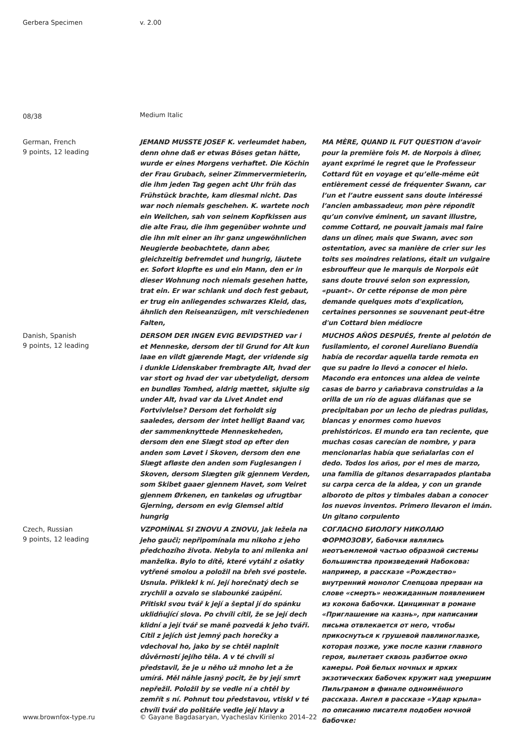Gerbera Specimen v. 2.00
08/38
Medium Italic
German, French
9 points, 12 leading
JEMAND MUSSTE JOSEF K. verleumdet haben, denn ohne daß er etwas Böses getan hätte, wurde er eines Morgens verhaftet. Die Köchin der Frau Grubach, seiner Zimmervermieterin, die ihm jeden Tag gegen acht Uhr früh das Frühstück brachte, kam diesmal nicht. Das war noch niemals geschehen. K. wartete noch ein Weilchen, sah von seinem Kopfkissen aus die alte Frau, die ihm gegenüber wohnte und die ihn mit einer an ihr ganz ungewöhnlichen Neugierde beobachtete, dann aber, gleichzeitig befremdet und hungrig, läutete er. Sofort klopfte es und ein Mann, den er in dieser Wohnung noch niemals gesehen hatte, trat ein. Er war schlank und doch fest gebaut, er trug ein anliegendes schwarzes Kleid, das, ähnlich den Reiseanzügen, mit verschiedenen Falten,
MA MÈRE, QUAND IL FUT QUESTION d’avoir pour la première fois M. de Norpois à dîner, ayant exprimé le regret que le Professeur Cottard fût en voyage et qu’elle-même eût entièrement cessé de fréquenter Swann, car l’un et l’autre eussent sans doute intéressé l’ancien ambassadeur, mon père répondit qu’un convive éminent, un savant illustre, comme Cottard, ne pouvait jamais mal faire dans un dîner, mais que Swann, avec son ostentation, avec sa manière de crier sur les toits ses moindres relations, était un vulgaire esbrouffeur que le marquis de Norpois eût sans doute trouvé selon son expression, «puant». Or cette réponse de mon père demande quelques mots d'explication, certaines personnes se souvenant peut-être d'un Cottard bien médiocre
Danish, Spanish
9 points, 12 leading
DERSOM DER INGEN EVIG BEVIDSTHED var i et Menneske, dersom der til Grund for Alt kun laae en vildt gjærende Magt, der vridende sig i dunkle Lidenskaber frembragte Alt, hvad der var stort og hvad der var ubetydeligt, dersom en bundløs Tomhed, aldrig mættet, skjulte sig under Alt, hvad var da Livet Andet end Fortvivlelse? Dersom det forholdt sig saaledes, dersom der intet helligt Baand var, der sammenknyttede Menneskeheden, dersom den ene Slægt stod op efter den anden som Løvet i Skoven, dersom den ene Slægt afløste den anden som Fuglesangen i Skoven, dersom Slægten gik gjennem Verden, som Skibet gaaer gjennem Havet, som Veiret gjennem Ørkenen, en tankeløs og ufrugtbar Gjerning, dersom en evig Glemsel altid hungrig
MUCHOS AÑOS DESPUÉS, frente al pelotón de fusilamiento, el coronel Aureliano Buendía había de recordar aquella tarde remota en que su padre lo llevó a conocer el hielo. Macondo era entonces una aldea de veinte casas de barro y cañabrava construidas a la orilla de un río de aguas diáfanas que se precipitaban por un lecho de piedras pulidas, blancas y enormes como huevos prehistóricos. El mundo era tan reciente, que muchas cosas carecían de nombre, y para mencionarlas había que señalarlas con el dedo. Todos los años, por el mes de marzo, una familia de gitanos desarrapados plantaba su carpa cerca de la aldea, y con un grande alboroto de pitos y timbales daban a conocer los nuevos inventos. Primero llevaron el imán. Un gitano corpulento
Czech, Russian
9 points, 12 leading
VZPOMÍNAL SI ZNOVU A ZNOVU, jak ležela na jeho gauči; nepřipomínala mu nikoho z jeho předchozího života. Nebyla to ani milenka ani manželka. Bylo to dítě, které vytáhl z ošatky vytřené smolou a položil na břeh své postele. Usnula. Přiklekl k ní. Její horečnatý dech se zrychlil a ozvalo se slabounké zaúpění. Přitiskl svou tvář k její a šeptal jí do spánku uklidňující slova. Po chvíli cítil, že se její dech klidní a její tvář se maně pozvedá k jeho tváři. Cítil z jejích úst jemný pach horečky a vdechoval ho, jako by se chtěl naplnit důvěrností jejího těla. A v té chvíli si představil, že je u něho už mnoho let a že umírá. Měl náhle jasný pocit, že by její smrt nepřežil. Položil by se vedle ní a chtěl by zemřít s ní. Pohnut tou představou, vtiskl v té chvíli tvář do polštáře vedle její hlavy a
СОГЛАСНО БИОЛОГУ НИКОЛАЮ ФОРМОЗОВУ, бабочки являлись неотъемлемой частью образной системы большинства произведений Набокова: например, в рассказе «Рождество» внутренний монолог Слепцова прерван на слове «смерть» неожиданным появлением из кокона бабочки. Цинциннат в романе «Приглашение на казнь», при написании письма отвлекается от него, чтобы прикоснуться к грушевой павлиноглазке, которая позже, уже после казни главного героя, вылетает сквозь разбитое окно камеры. Рой белых ночных и ярких экзотических бабочек кружит над умершим Пильграмом в финале одноимённого рассказа. Ангел в рассказе «Удар крыла» по описанию писателя подобен ночной бабочке:
www.brownfox-type.ru © Gayane Bagdasaryan, Vyacheslav Kirilenko 2014–22